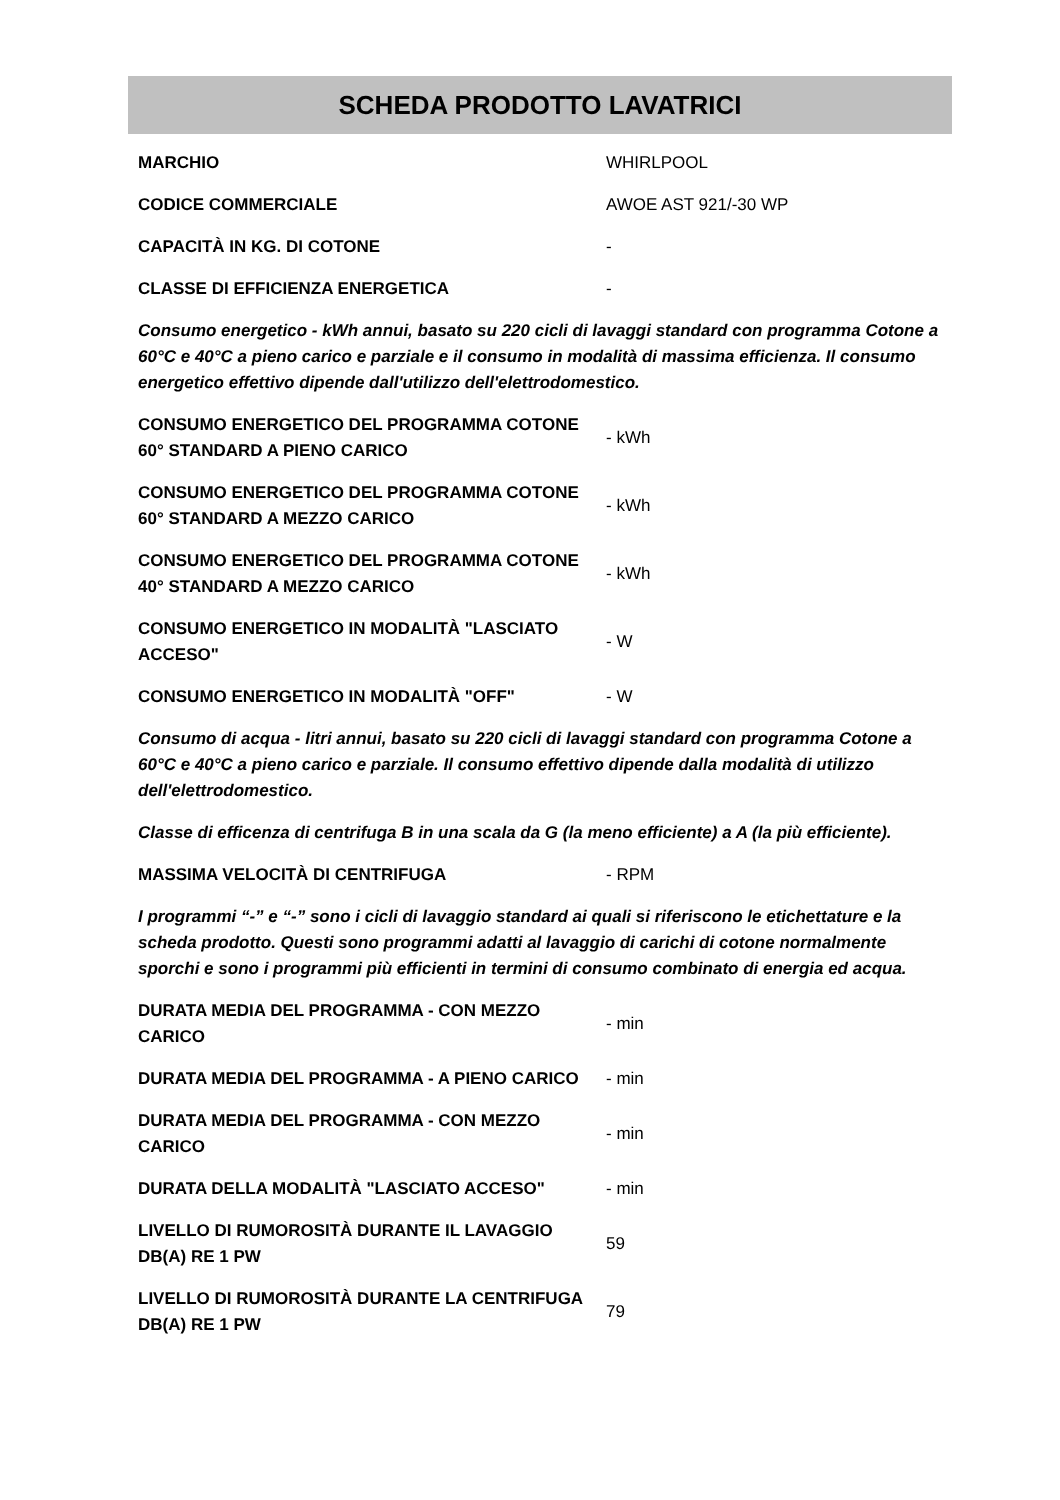SCHEDA PRODOTTO LAVATRICI
| MARCHIO | WHIRLPOOL |
| CODICE COMMERCIALE | AWOE AST 921/-30 WP |
| CAPACITÀ IN KG. DI COTONE | - |
| CLASSE DI EFFICIENZA ENERGETICA | - |
| Consumo energetico - kWh annui, basato su 220 cicli di lavaggi standard con programma Cotone a 60°C e 40°C a pieno carico e parziale e il consumo in modalità di massima efficienza. Il consumo energetico effettivo dipende dall'utilizzo dell'elettrodomestico. | |
| CONSUMO ENERGETICO DEL PROGRAMMA COTONE 60° STANDARD A PIENO CARICO | - kWh |
| CONSUMO ENERGETICO DEL PROGRAMMA COTONE 60° STANDARD A MEZZO CARICO | - kWh |
| CONSUMO ENERGETICO DEL PROGRAMMA COTONE 40° STANDARD A MEZZO CARICO | - kWh |
| CONSUMO ENERGETICO IN MODALITÀ "LASCIATO ACCESO" | - W |
| CONSUMO ENERGETICO IN MODALITÀ "OFF" | - W |
| Consumo di acqua - litri annui, basato su 220 cicli di lavaggi standard con programma Cotone a 60°C e 40°C a pieno carico e parziale. Il consumo effettivo dipende dalla modalità di utilizzo dell'elettrodomestico. | |
| Classe di efficenza di centrifuga B in una scala da G (la meno efficiente) a A (la più efficiente). | |
| MASSIMA VELOCITÀ DI CENTRIFUGA | - RPM |
| I programmi “-” e “-” sono i cicli di lavaggio standard ai quali si riferiscono le etichettature e la scheda prodotto. Questi sono programmi adatti al lavaggio di carichi di cotone normalmente sporchi e sono i programmi più efficienti in termini di consumo combinato di energia ed acqua. | |
| DURATA MEDIA DEL PROGRAMMA - CON MEZZO CARICO | - min |
| DURATA MEDIA DEL PROGRAMMA - A PIENO CARICO | - min |
| DURATA MEDIA DEL PROGRAMMA - CON MEZZO CARICO | - min |
| DURATA DELLA MODALITÀ "LASCIATO ACCESO" | - min |
| LIVELLO DI RUMOROSITÀ DURANTE IL LAVAGGIO DB(A) RE 1 PW | 59 |
| LIVELLO DI RUMOROSITÀ DURANTE LA CENTRIFUGA DB(A) RE 1 PW | 79 |